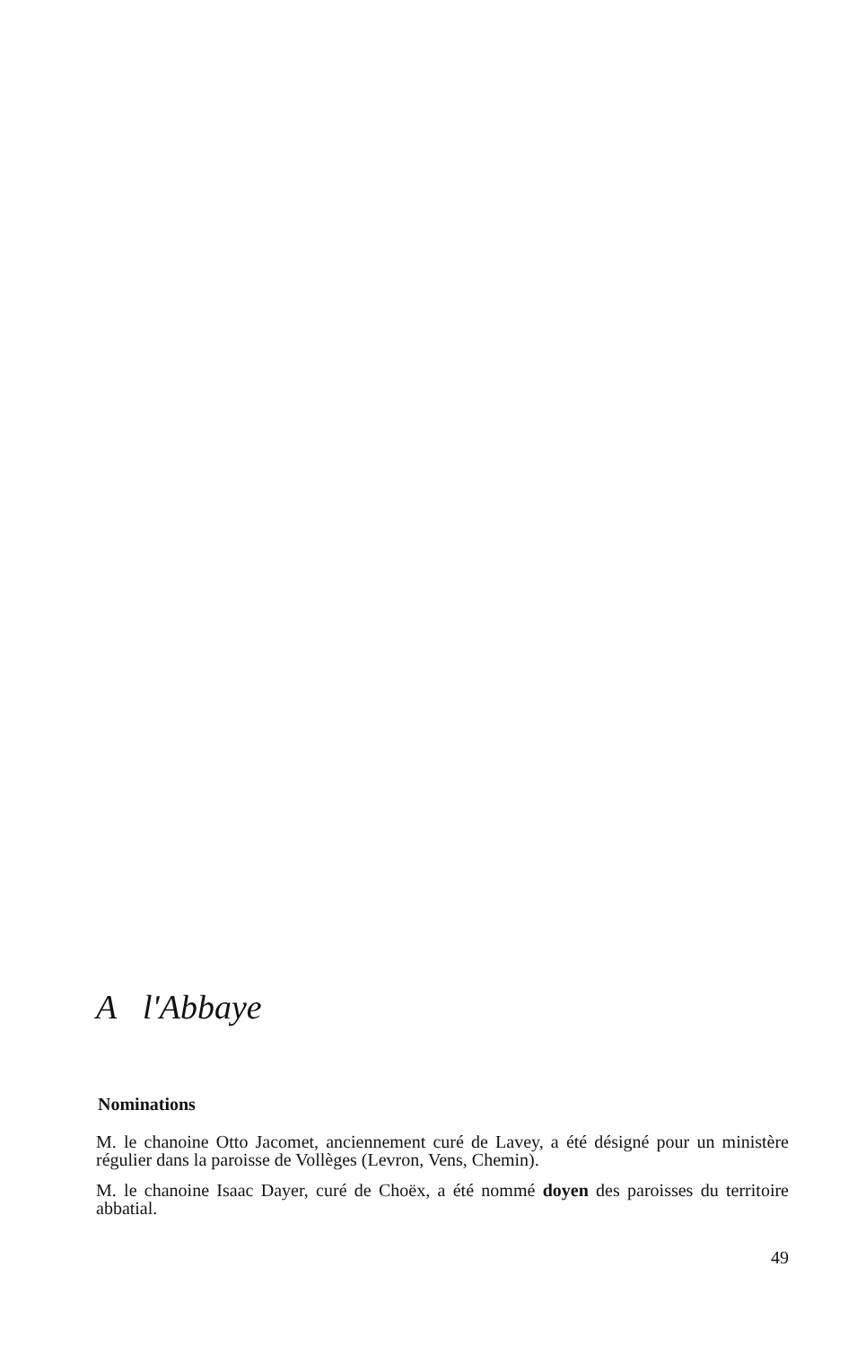A l'Abbaye
Nominations
M. le chanoine Otto Jacomet, anciennement curé de Lavey, a été désigné pour un ministère régulier dans la paroisse de Vollèges (Levron, Vens, Chemin).
M. le chanoine Isaac Dayer, curé de Choëx, a été nommé doyen des paroisses du territoire abbatial.
49